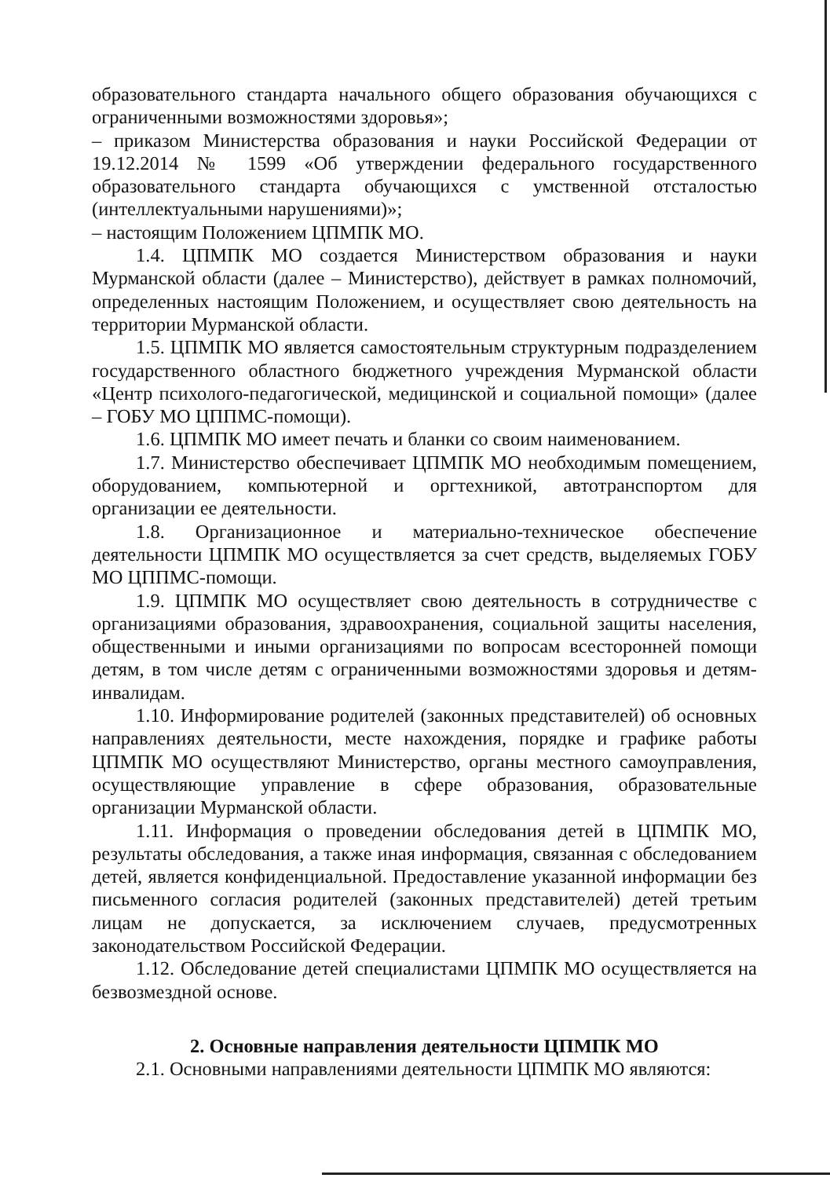образовательного стандарта начального общего образования обучающихся с ограниченными возможностями здоровья»;
– приказом Министерства образования и науки Российской Федерации от 19.12.2014 № 1599 «Об утверждении федерального государственного образовательного стандарта обучающихся с умственной отсталостью (интеллектуальными нарушениями)»;
– настоящим Положением ЦПМПК МО.
1.4. ЦПМПК МО создается Министерством образования и науки Мурманской области (далее – Министерство), действует в рамках полномочий, определенных настоящим Положением, и осуществляет свою деятельность на территории Мурманской области.
1.5. ЦПМПК МО является самостоятельным структурным подразделением государственного областного бюджетного учреждения Мурманской области «Центр психолого-педагогической, медицинской и социальной помощи» (далее – ГОБУ МО ЦППМС-помощи).
1.6. ЦПМПК МО имеет печать и бланки со своим наименованием.
1.7. Министерство обеспечивает ЦПМПК МО необходимым помещением, оборудованием, компьютерной и оргтехникой, автотранспортом для организации ее деятельности.
1.8. Организационное и материально-техническое обеспечение деятельности ЦПМПК МО осуществляется за счет средств, выделяемых ГОБУ МО ЦППМС-помощи.
1.9. ЦПМПК МО осуществляет свою деятельность в сотрудничестве с организациями образования, здравоохранения, социальной защиты населения, общественными и иными организациями по вопросам всесторонней помощи детям, в том числе детям с ограниченными возможностями здоровья и детям-инвалидам.
1.10. Информирование родителей (законных представителей) об основных направлениях деятельности, месте нахождения, порядке и графике работы ЦПМПК МО осуществляют Министерство, органы местного самоуправления, осуществляющие управление в сфере образования, образовательные организации Мурманской области.
1.11. Информация о проведении обследования детей в ЦПМПК МО, результаты обследования, а также иная информация, связанная с обследованием детей, является конфиденциальной. Предоставление указанной информации без письменного согласия родителей (законных представителей) детей третьим лицам не допускается, за исключением случаев, предусмотренных законодательством Российской Федерации.
1.12. Обследование детей специалистами ЦПМПК МО осуществляется на безвозмездной основе.
2. Основные направления деятельности ЦПМПК МО
2.1. Основными направлениями деятельности ЦПМПК МО являются: